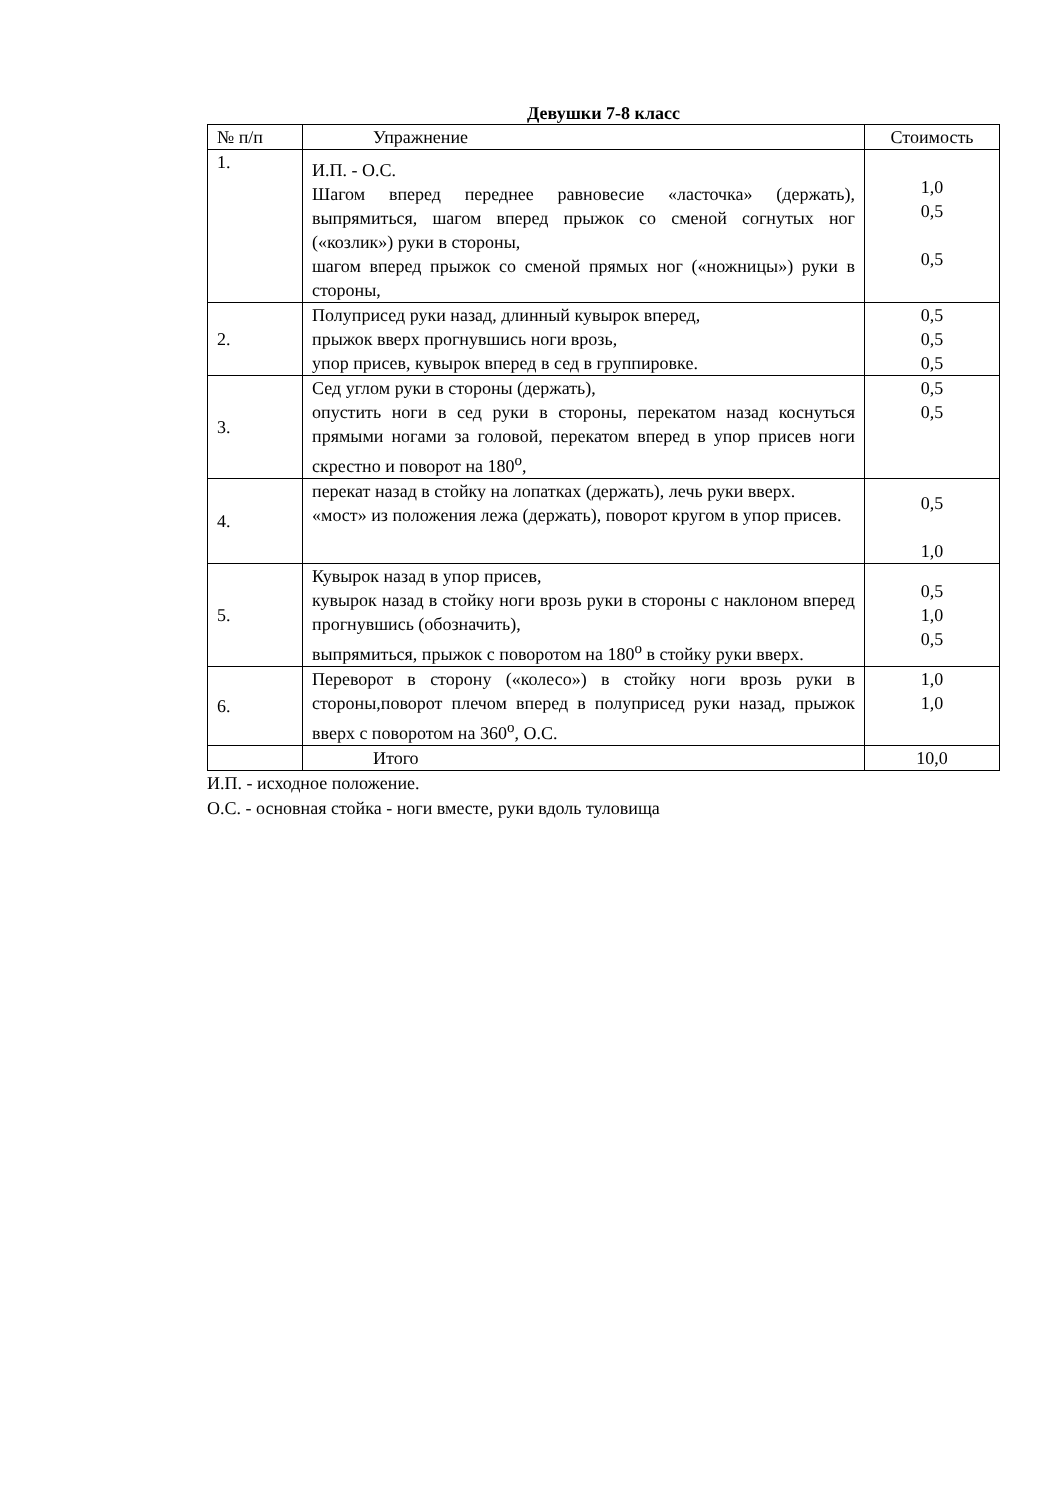Девушки 7-8 класс
| № п/п | Упражнение | Стоимость |
| --- | --- | --- |
| 1. | И.П. - О.С. Шагом вперед переднее равновесие «ласточка» (держать), выпрямиться, шагом вперед прыжок со сменой согнутых ног («козлик») руки в стороны, шагом вперед прыжок со сменой прямых ног («ножницы») руки в стороны, | 1,0 0,5 0,5 |
| 2. | Полуприсед руки назад, длинный кувырок вперед, прыжок вверх прогнувшись ноги врозь, упор присев, кувырок вперед в сед в группировке. | 0,5 0,5 0,5 |
| 3. | Сед углом руки в стороны (держать), опустить ноги в сед руки в стороны, перекатом назад коснуться прямыми ногами за головой, перекатом вперед в упор присев ноги скрестно и поворот на 180<sup>о</sup>, | 0,5 0,5 |
| 4. | перекат назад в стойку на лопатках (держать), лечь руки вверх. «мост» из положения лежа (держать), поворот кругом в упор присев. | 0,5 1,0 |
| 5. | Кувырок назад в упор присев, кувырок назад в стойку ноги врозь руки в стороны с наклоном вперед прогнувшись (обозначить), выпрямиться, прыжок с поворотом на 180<sup>о</sup> в стойку руки вверх. | 0,5 1,0 0,5 |
| 6. | Переворот в сторону («колесо») в стойку ноги врозь руки в стороны,поворот плечом вперед в полуприсед руки назад, прыжок вверх с поворотом на 360<sup>о</sup>, О.С. | 1,0 1,0 |
| | Итого | 10,0 |
И.П. - исходное положение.
О.С. - основная стойка - ноги вместе, руки вдоль туловища